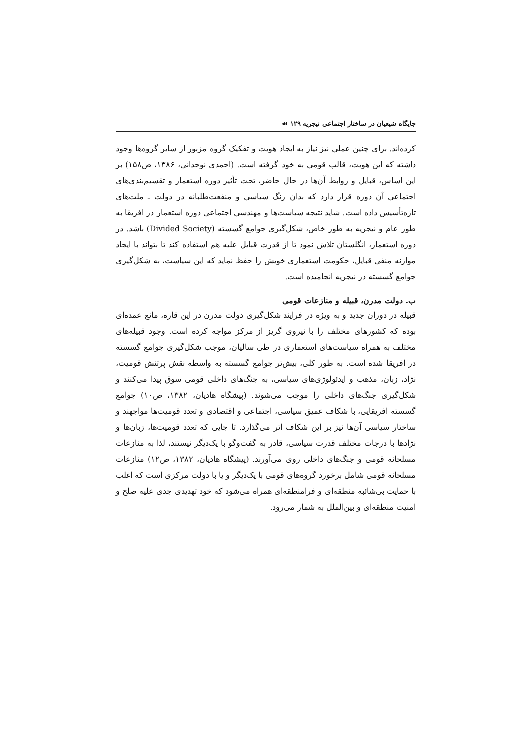جایگاه شیعیان در ساختار اجتماعی نیجریه ۱۲۹ ☙
کرده‌اند. برای چنین عملی نیز نیاز به ایجاد هویت و تفکیک گروه مزبور از سایر گروه‌ها وجود داشته که این هویت، قالب قومی به خود گرفته است. (احمدی نوحدانی، ۱۳۸۶، ص۱۵۸) بر این اساس، قبایل و روابط آن‌ها در حال حاضر، تحت تأثیر دوره استعمار و تقسیم‌بندی‌های اجتماعی آن دوره قرار دارد که بدان رنگ سیاسی و منفعت‌طلبانه در دولت ـ ملت‌های تازه‌تأسیس داده است. شاید نتیجه سیاست‌ها و مهندسی اجتماعی دوره استعمار در افریقا به طور عام و نیجریه به طور خاص، شکل‌گیری جوامع گسسته (Divided Society) باشد. در دوره استعمار، انگلستان تلاش نمود تا از قدرت قبایل علیه هم استفاده کند تا بتواند با ایجاد موازنه منفی قبایل، حکومت استعماری خویش را حفظ نماید که این سیاست، به شکل‌گیری جوامع گسسته در نیجریه انجامیده است.
ب. دولت مدرن، قبیله و منازعات قومی
قبیله در دوران جدید و به ویژه در فرایند شکل‌گیری دولت مدرن در این قاره، مانع عمده‌ای بوده که کشورهای مختلف را با نیروی گریز از مرکز مواجه کرده است. وجود قبیله‌های مختلف به همراه سیاست‌های استعماری در طی سالیان، موجب شکل‌گیری جوامع گسسته در افریقا شده است. به طور کلی، بیش‌تر جوامع گسسته به واسطه نقش پرتنش قومیت، نژاد، زبان، مذهب و ایدئولوژی‌های سیاسی، به جنگ‌های داخلی قومی سوق پیدا می‌کنند و شکل‌گیری جنگ‌های داخلی را موجب می‌شوند. (پیشگاه هادیان، ۱۳۸۲، ص۱۰) جوامع گسسته افریقایی، با شکاف عمیق سیاسی، اجتماعی و اقتصادی و تعدد قومیت‌ها مواجهند و ساختار سیاسی آن‌ها نیز بر این شکاف اثر می‌گذارد. تا جایی که تعدد قومیت‌ها، زبان‌ها و نژادها با درجات مختلف قدرت سیاسی، قادر به گفت‌وگو با یک‌دیگر نیستند، لذا به منازعات مسلحانه قومی و جنگ‌های داخلی روی می‌آورند. (پیشگاه هادیان، ۱۳۸۲، ص۱۲) منازعات مسلحانه قومی شامل برخورد گروه‌های قومی با یک‌دیگر و یا با دولت مرکزی است که اغلب با حمایت بی‌شائبه منطقه‌ای و فرامنطقه‌ای همراه می‌شود که خود تهدیدی جدی علیه صلح و امنیت منطقه‌ای و بین‌الملل به شمار می‌رود.